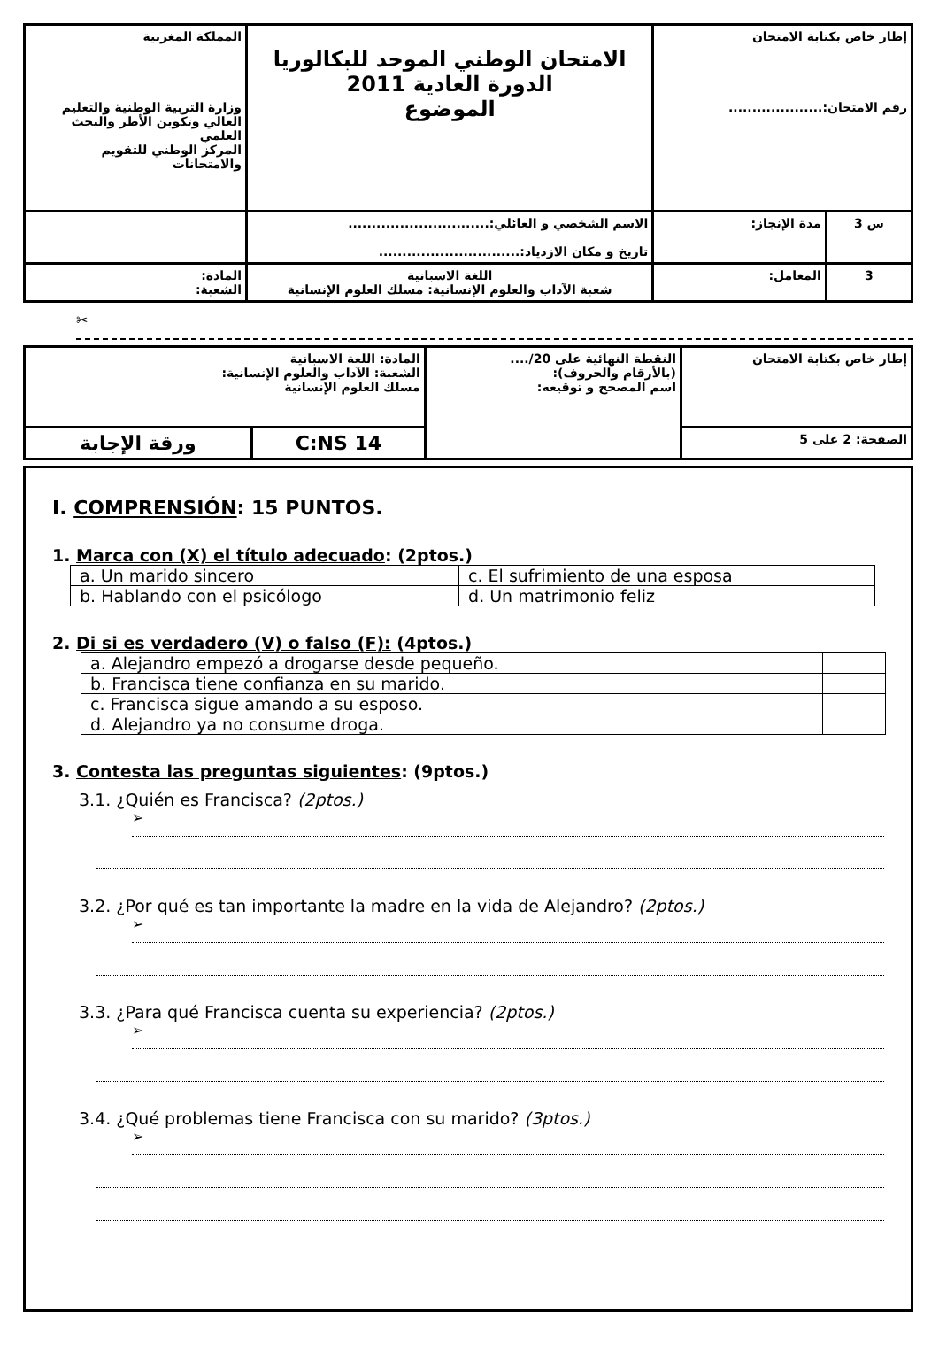| المملكة المغربية وزارة التربية الوطنية والتعليم العالي وتكوين الأطر والبحث العلمي المركز الوطني للتقويم والامتحانات | الامتحان الوطني الموحد للبكالوريا الدورة العادية 2011 الموضوع | إطار خاص بكتابة الامتحان رقم الامتحان:.................... | |
| | الاسم الشخصي و العائلي:.............................. تاريخ و مكان الازدياد:.............................. | مدة الإنجاز: | 3 س |
| المادة: الشعبة: | اللغة الاسبانية شعبة الآداب والعلوم الإنسانية: مسلك العلوم الإنسانية | المعامل: | 3 |
✂
| المادة: اللغة الاسبانية الشعبة: الآداب والعلوم الإنسانية: مسلك العلوم الإنسانية | | النقطة النهائية على 20/.... (بالأرقام والحروف): اسم المصحح و توقيعه: | إطار خاص بكتابة الامتحان |
| ورقة الإجابة | C:NS 14 | | الصفحة: 2 على 5 |
I. COMPRENSIÓN: 15 PUNTOS.
1. Marca con (X) el título adecuado: (2ptos.)
| a. Un marido sincero | | c. El sufrimiento de una esposa | |
| b. Hablando con el psicólogo | | d. Un matrimonio feliz | |
2. Di si es verdadero (V) o falso (F): (4ptos.)
| a. Alejandro empezó a drogarse desde pequeño. | |
| b. Francisca tiene confianza en su marido. | |
| c. Francisca sigue amando a su esposo. | |
| d. Alejandro ya no consume droga. | |
3. Contesta las preguntas siguientes: (9ptos.)
3.1. ¿Quién es Francisca? (2ptos.)
➢
3.2. ¿Por qué es tan importante la madre en la vida de Alejandro? (2ptos.)
➢
3.3. ¿Para qué Francisca cuenta su experiencia? (2ptos.)
➢
3.4. ¿Qué problemas tiene Francisca con su marido? (3ptos.)
➢